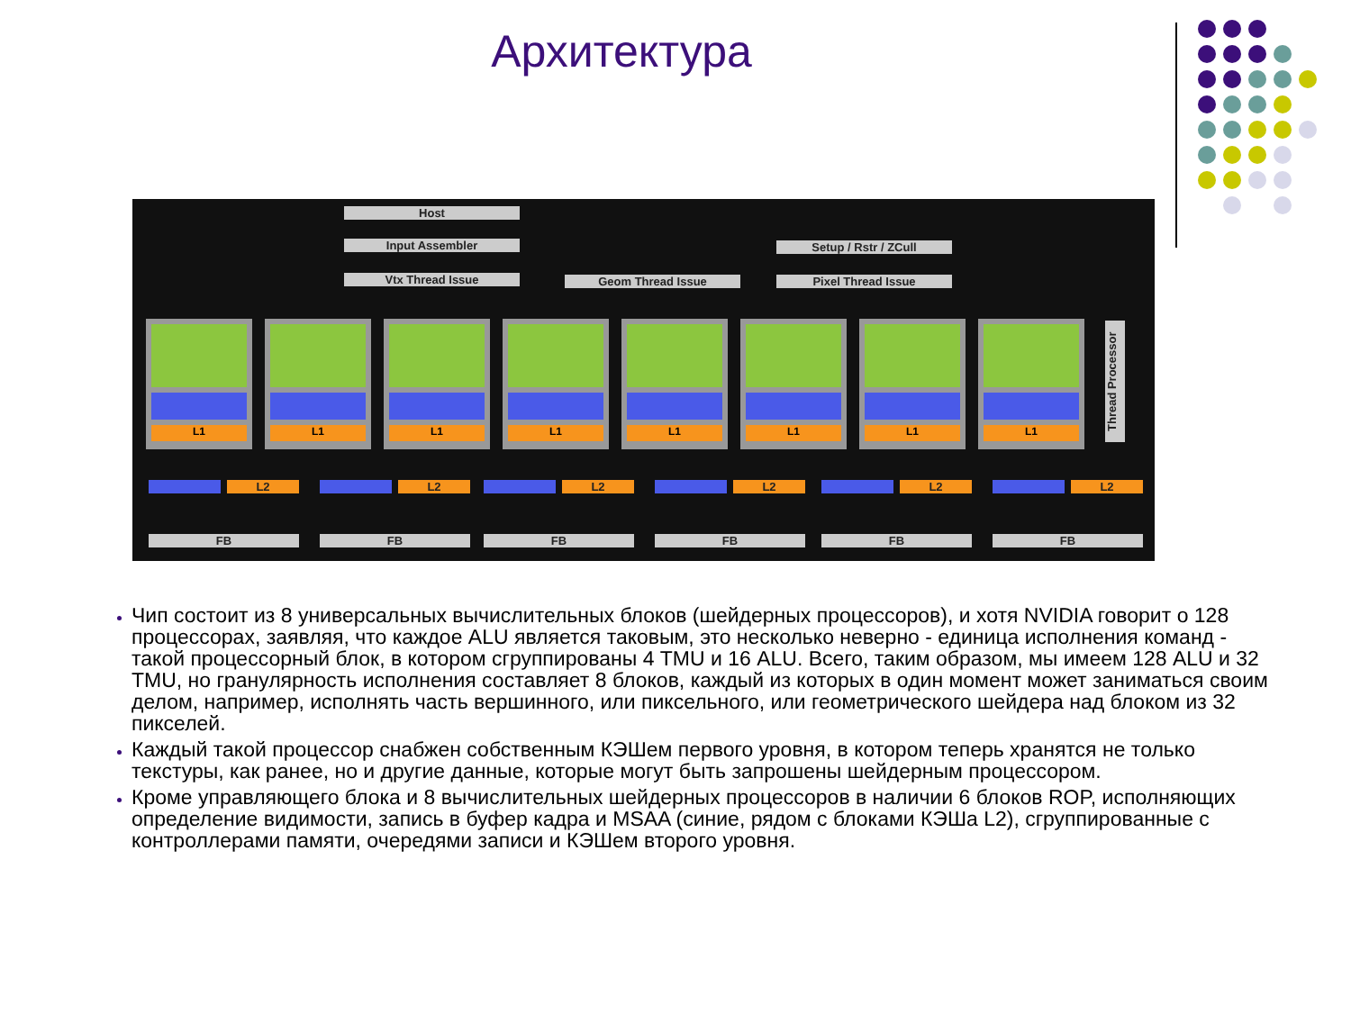Архитектура
Host
Input Assembler
Vtx Thread Issue Geom Thread Issue
Setup / Rstr / ZCull
Pixel Thread Issue
L1 L1 L1 L1 L1 L1 L1 L1
Thread Processor
L2 L2 L2 L2 L2 L2
FB FB FB FB FB FB
Чип состоит из 8 универсальных вычислительных блоков (шейдерных процессоров), и хотя NVIDIA говорит о 128 процессорах, заявляя, что каждое ALU является таковым, это несколько неверно - единица исполнения команд - такой процессорный блок, в котором сгруппированы 4 TMU и 16 ALU. Всего, таким образом, мы имеем 128 ALU и 32 TMU, но гранулярность исполнения составляет 8 блоков, каждый из которых в один момент может заниматься своим делом, например, исполнять часть вершинного, или пиксельного, или геометрического шейдера над блоком из 32 пикселей.
Каждый такой процессор снабжен собственным КЭШем первого уровня, в котором теперь хранятся не только текстуры, как ранее, но и другие данные, которые могут быть запрошены шейдерным процессором.
Кроме управляющего блока и 8 вычислительных шейдерных процессоров в наличии 6 блоков ROP, исполняющих определение видимости, запись в буфер кадра и MSAA (синие, рядом с блоками КЭШа L2), сгруппированные с контроллерами памяти, очередями записи и КЭШем второго уровня.